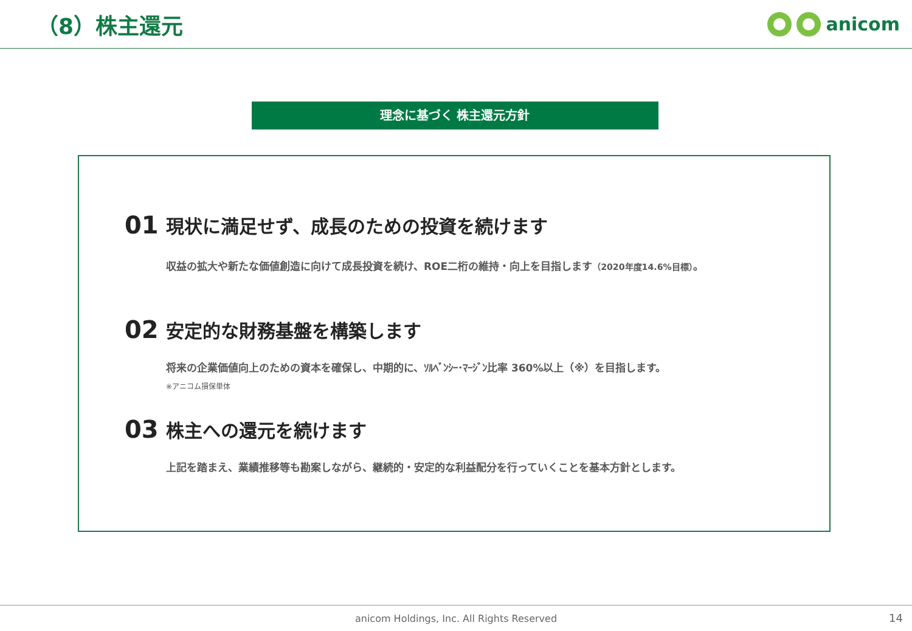（8）株主還元
anicom
理念に基づく 株主還元方針
01 現状に満足せず、成長のための投資を続けます
収益の拡大や新たな価値創造に向けて成長投資を続け、ROE二桁の維持・向上を目指します（2020年度14.6%目標）。
02 安定的な財務基盤を構築します
将来の企業価値向上のための資本を確保し、中期的に、ｿﾙﾍﾞﾝｼｰ･ﾏｰｼﾞﾝ比率 360%以上（※）を目指します。
※アニコム損保単体
03 株主への還元を続けます
上記を踏まえ、業績推移等も勘案しながら、継続的・安定的な利益配分を行っていくことを基本方針とします。
anicom Holdings, Inc. All Rights Reserved 14